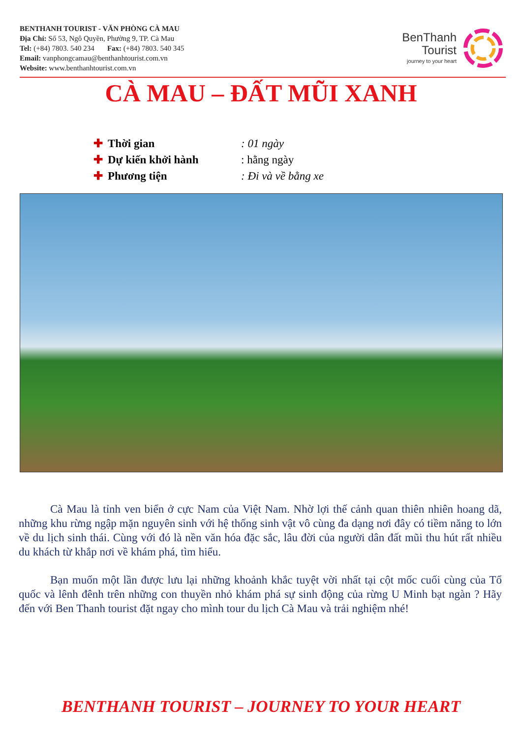BENTHANH TOURIST - VĂN PHÒNG CÀ MAU
Địa Chỉ: Số 53, Ngô Quyền, Phường 9, TP. Cà Mau
Tel: (+84) 7803. 540 234 Fax: (+84) 7803. 540 345
Email: vanphongcamau@benthanhtourist.com.vn
Website: www.benthanhtourist.com.vn
BenThanh
Tourist
journey to your heart
CÀ MAU – ĐẤT MŨI XANH
✚ Thời gian: 01 ngày
✚ Dự kiến khởi hành: hằng ngày
✚ Phương tiện: Đi và về bằng xe
Cà Mau là tỉnh ven biển ở cực Nam của Việt Nam. Nhờ lợi thế cảnh quan thiên nhiên hoang dã, những khu rừng ngập mặn nguyên sinh với hệ thống sinh vật vô cùng đa dạng nơi đây có tiềm năng to lớn về du lịch sinh thái. Cùng với đó là nền văn hóa đặc sắc, lâu đời của người dân đất mũi thu hút rất nhiều du khách từ khắp nơi về khám phá, tìm hiểu.
Bạn muốn một lần được lưu lại những khoảnh khắc tuyệt vời nhất tại cột mốc cuối cùng của Tổ quốc và lênh đênh trên những con thuyền nhỏ khám phá sự sinh động của rừng U Minh bạt ngàn ? Hãy đến với Ben Thanh tourist đặt ngay cho mình tour du lịch Cà Mau và trải nghiệm nhé!
BENTHANH TOURIST – JOURNEY TO YOUR HEART